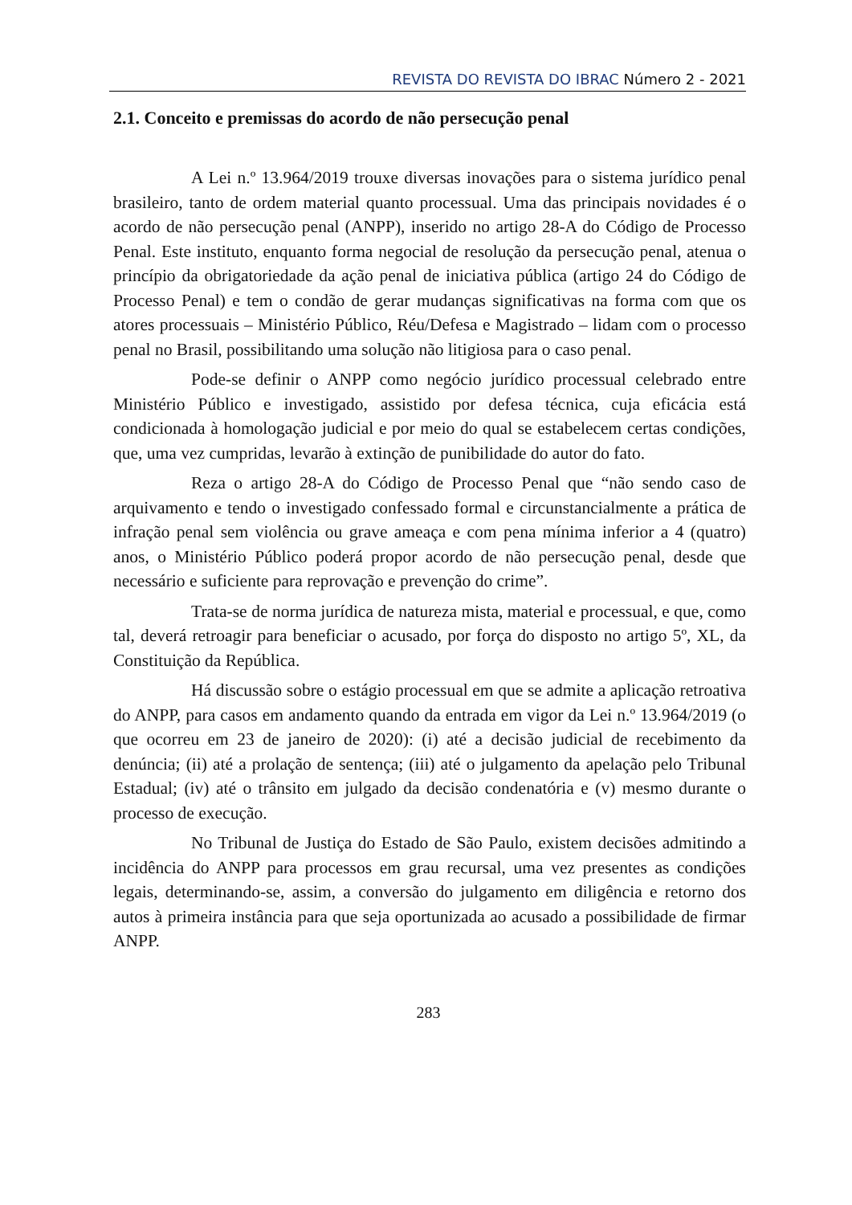REVISTA DO REVISTA DO IBRAC Número 2 - 2021
2.1. Conceito e premissas do acordo de não persecução penal
A Lei n.º 13.964/2019 trouxe diversas inovações para o sistema jurídico penal brasileiro, tanto de ordem material quanto processual. Uma das principais novidades é o acordo de não persecução penal (ANPP), inserido no artigo 28-A do Código de Processo Penal. Este instituto, enquanto forma negocial de resolução da persecução penal, atenua o princípio da obrigatoriedade da ação penal de iniciativa pública (artigo 24 do Código de Processo Penal) e tem o condão de gerar mudanças significativas na forma com que os atores processuais – Ministério Público, Réu/Defesa e Magistrado – lidam com o processo penal no Brasil, possibilitando uma solução não litigiosa para o caso penal.
Pode-se definir o ANPP como negócio jurídico processual celebrado entre Ministério Público e investigado, assistido por defesa técnica, cuja eficácia está condicionada à homologação judicial e por meio do qual se estabelecem certas condições, que, uma vez cumpridas, levarão à extinção de punibilidade do autor do fato.
Reza o artigo 28-A do Código de Processo Penal que “não sendo caso de arquivamento e tendo o investigado confessado formal e circunstancialmente a prática de infração penal sem violência ou grave ameaça e com pena mínima inferior a 4 (quatro) anos, o Ministério Público poderá propor acordo de não persecução penal, desde que necessário e suficiente para reprovação e prevenção do crime”.
Trata-se de norma jurídica de natureza mista, material e processual, e que, como tal, deverá retroagir para beneficiar o acusado, por força do disposto no artigo 5º, XL, da Constituição da República.
Há discussão sobre o estágio processual em que se admite a aplicação retroativa do ANPP, para casos em andamento quando da entrada em vigor da Lei n.º 13.964/2019 (o que ocorreu em 23 de janeiro de 2020): (i) até a decisão judicial de recebimento da denúncia; (ii) até a prolação de sentença; (iii) até o julgamento da apelação pelo Tribunal Estadual; (iv) até o trânsito em julgado da decisão condenatória e (v) mesmo durante o processo de execução.
No Tribunal de Justiça do Estado de São Paulo, existem decisões admitindo a incidência do ANPP para processos em grau recursal, uma vez presentes as condições legais, determinando-se, assim, a conversão do julgamento em diligência e retorno dos autos à primeira instância para que seja oportunizada ao acusado a possibilidade de firmar ANPP.
283